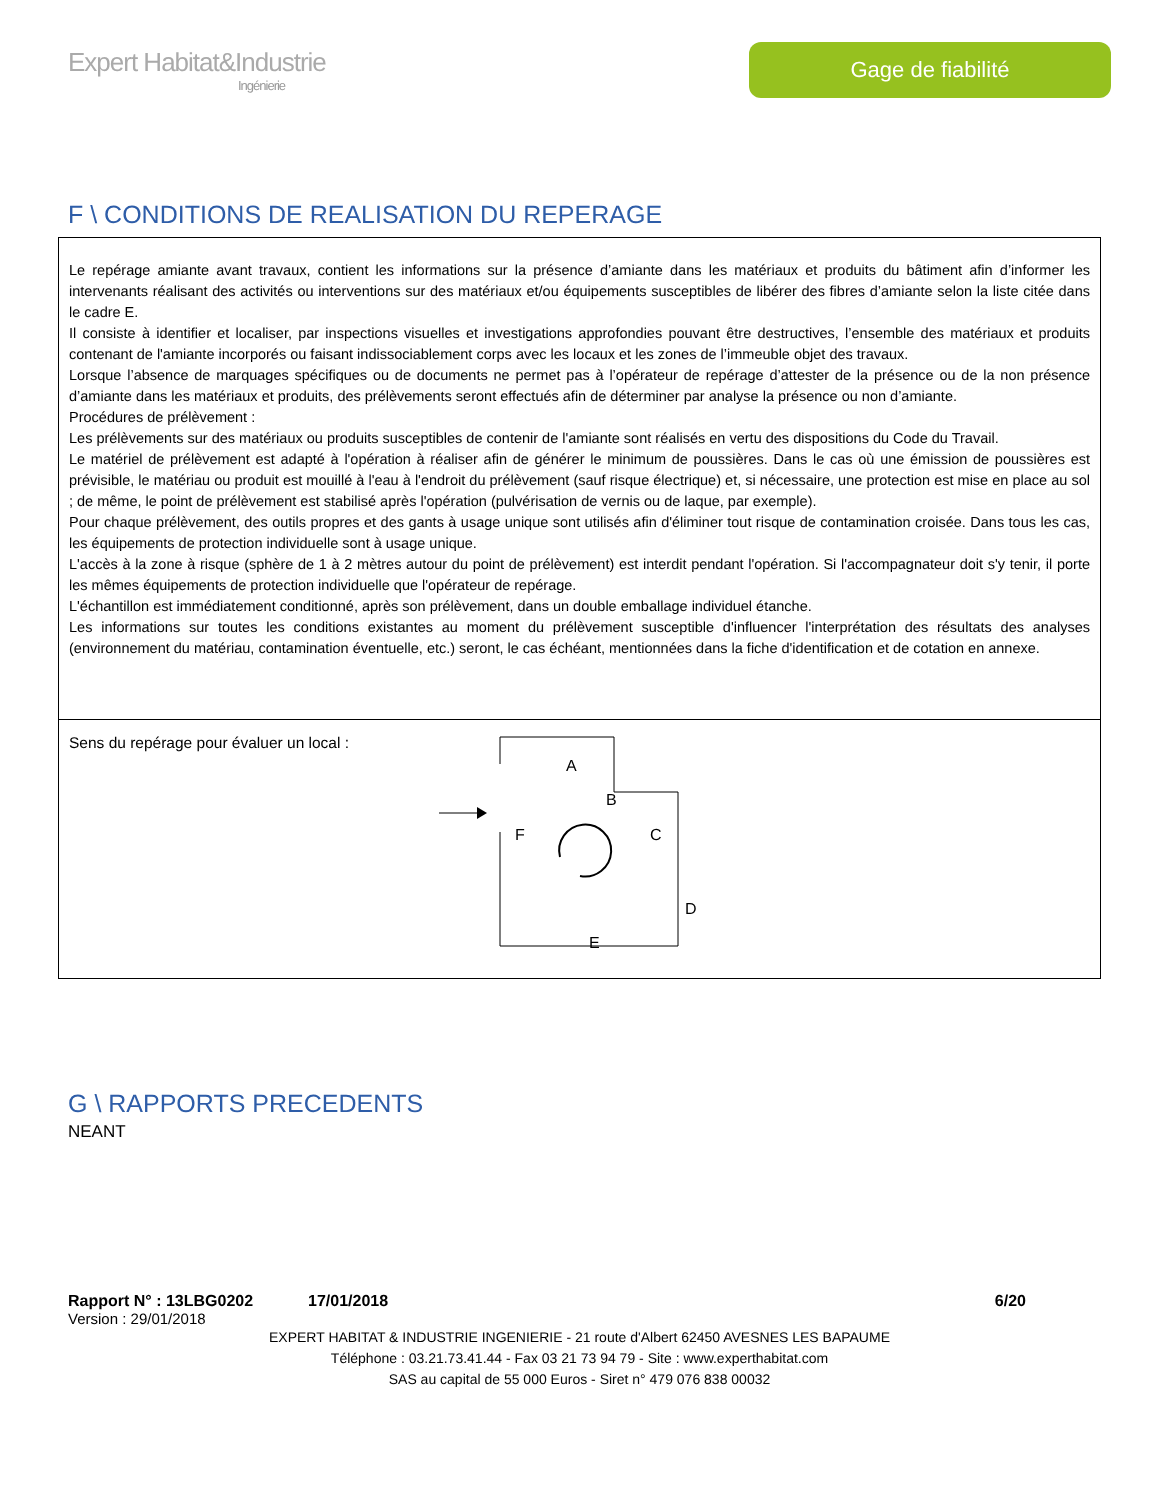Expert Habitat&Industrie
Ingénierie
Gage de fiabilité
F \ CONDITIONS DE REALISATION DU REPERAGE
Le repérage amiante avant travaux, contient les informations sur la présence d’amiante dans les matériaux et produits du bâtiment afin d’informer les intervenants réalisant des activités ou interventions sur des matériaux et/ou équipements susceptibles de libérer des fibres d’amiante selon la liste citée dans le cadre E.
Il consiste à identifier et localiser, par inspections visuelles et investigations approfondies pouvant être destructives, l’ensemble des matériaux et produits contenant de l'amiante incorporés ou faisant indissociablement corps avec les locaux et les zones de l’immeuble objet des travaux.
Lorsque l’absence de marquages spécifiques ou de documents ne permet pas à l’opérateur de repérage d’attester de la présence ou de la non présence d’amiante dans les matériaux et produits, des prélèvements seront effectués afin de déterminer par analyse la présence ou non d’amiante.
Procédures de prélèvement :
Les prélèvements sur des matériaux ou produits susceptibles de contenir de l'amiante sont réalisés en vertu des dispositions du Code du Travail.
Le matériel de prélèvement est adapté à l'opération à réaliser afin de générer le minimum de poussières. Dans le cas où une émission de poussières est prévisible, le matériau ou produit est mouillé à l'eau à l'endroit du prélèvement (sauf risque électrique) et, si nécessaire, une protection est mise en place au sol ; de même, le point de prélèvement est stabilisé après l'opération (pulvérisation de vernis ou de laque, par exemple).
Pour chaque prélèvement, des outils propres et des gants à usage unique sont utilisés afin d'éliminer tout risque de contamination croisée. Dans tous les cas, les équipements de protection individuelle sont à usage unique.
L'accès à la zone à risque (sphère de 1 à 2 mètres autour du point de prélèvement) est interdit pendant l'opération. Si l'accompagnateur doit s'y tenir, il porte les mêmes équipements de protection individuelle que l'opérateur de repérage.
L'échantillon est immédiatement conditionné, après son prélèvement, dans un double emballage individuel étanche.
Les informations sur toutes les conditions existantes au moment du prélèvement susceptible d'influencer l'interprétation des résultats des analyses (environnement du matériau, contamination éventuelle, etc.) seront, le cas échéant, mentionnées dans la fiche d'identification et de cotation en annexe.
Sens du repérage pour évaluer un local :
A
B
C
D
E
F
G \ RAPPORTS PRECEDENTS
NEANT
Rapport N° : 13LBG0202 17/01/2018 6/20
Version : 29/01/2018
EXPERT HABITAT & INDUSTRIE INGENIERIE - 21 route d'Albert 62450 AVESNES LES BAPAUME
Téléphone : 03.21.73.41.44 - Fax 03 21 73 94 79 - Site : www.experthabitat.com
SAS au capital de 55 000 Euros - Siret n° 479 076 838 00032